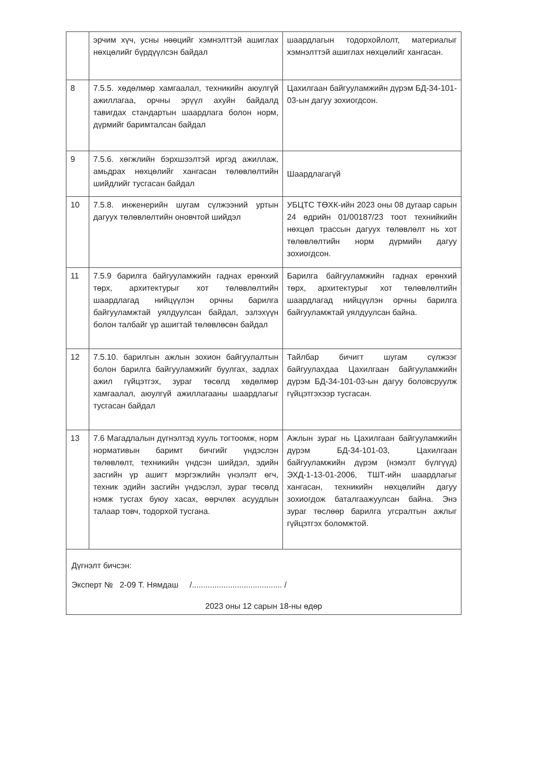| | эрчим хүч, усны нөөцийг хэмнэлттэй ашиглах нөхцөлийг бүрдүүлсэн байдал | шаардлагын тодорхойлолт, материалыг хэмнэлттэй ашиглах нөхцөлийг хангасан. |
| 8 | 7.5.5. хөдөлмөр хамгаалал, техникийн аюулгүй ажиллагаа, орчны эрүүл ахуйн байдалд тавигдах стандартын шаардлага болон норм, дүрмийг баримталсан байдал | Цахилгаан байгууламжийн дүрэм БД-34-101-03-ын дагуу зохиогдсон. |
| 9 | 7.5.6. хөгжлийн бэрхшээлтэй иргэд ажиллаж, амьдрах нөхцөлийг хангасан төлөвлөлтийн шийдлийг тусгасан байдал | Шаардлагагүй |
| 10 | 7.5.8. инженерийн шугам сүлжээний уртын дагуух төлөвлөлтийн оновчтой шийдэл | УБЦТС ТӨХК-ийн 2023 оны 08 дугаар сарын 24 өдрийн 01/00187/23 тоот технийкийн нөхцөл трассын дагуух төлөвлөлт нь хот төлөвлөлтийн норм дүрмийн дагуу зохиогдсон. |
| 11 | 7.5.9 барилга байгууламжийн гаднах ерөнхий төрх, архитектурыг хот төлөвлөлтийн шаардлагад нийцүүлэн орчны барилга байгууламжтай уялдуулсан байдал, эзлэхүүн болон талбайг үр ашигтай төлөвлөсөн байдал | Барилга байгууламжийн гаднах ерөнхий төрх, архитектурыг хот төлөвлөлтийн шаардлагад нийцүүлэн орчны барилга байгууламжтай уялдуулсан байна. |
| 12 | 7.5.10. барилгын ажлын зохион байгуулалтын болон барилга байгууламжийг буулгах, задлах ажил гүйцэтгэх, зураг төсөлд хөдөлмөр хамгаалал, аюулгүй ажиллагааны шаардлагыг тусгасан байдал | Тайлбар бичигт шугам сүлжээг байгуулахдаа Цахилгаан байгууламжийн дүрэм БД-34-101-03-ын дагуу боловсруулж гүйцэтгэхээр тусгасан. |
| 13 | 7.6 Магадлалын дүгнэлтэд хууль тогтоомж, норм нормативын баримт бичгийг үндэслэн төлөвлөлт, техникийн үндсэн шийдэл, эдийн засгийн үр ашигт мэргэжлийн үнэлэлт өгч, техник эдийн засгийн үндэслэл, зураг төсөлд нэмж тусгах буюу хасах, өөрчлөх асуудлын талаар товч, тодорхой тусгана. | Ажлын зураг нь Цахилгаан байгууламжийн дүрэм БД-34-101-03, Цахилгаан байгууламжийн дүрэм (нэмэлт бүлгүүд) ЭХД-1-13-01-2006, ТШТ-ийн шаардлагыг хангасан, техникийн нөхцөлийн дагуу зохиогдож баталгаажуулсан байна. Энэ зураг төслөөр барилга угсралтын ажлыг гүйцэтгэх боломжтой. |
Дүгнэлт бичсэн:
Эксперт № 2-09 Т. Нямдаш /........................................ /
2023 оны 12 сарын 18-ны өдөр